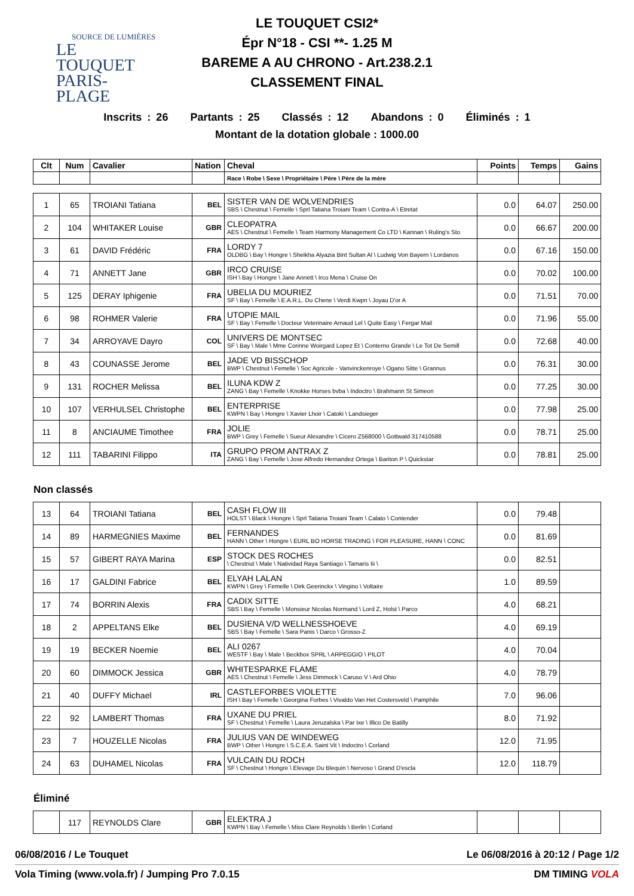SOURCE DE LUMIÈRES
LE TOUQUET
PARIS-PLAGE
LE TOUQUET CSI2*
Épr N°18 - CSI **- 1.25 M
BAREME A AU CHRONO - Art.238.2.1
CLASSEMENT FINAL
Inscrits : 26 Partants : 25 Classés : 12 Abandons : 0 Éliminés : 1
Montant de la dotation globale : 1000.00
| Clt | Num | Cavalier | Nation | Cheval | Points | Temps | Gains |
| --- | --- | --- | --- | --- | --- | --- | --- |
| | | | | Race \ Robe \ Sexe \ Propriétaire \ Père \ Père de la mère | | | |
| 1 | 65 | TROIANI Tatiana | BEL | SISTER VAN DE WOLVENDRIES SBS \ Chestnut \ Femelle \ Sprl Tatiana Troiani Team \ Contra-A \ Etretat | 0.0 | 64.07 | 250.00 |
| 2 | 104 | WHITAKER Louise | GBR | CLEOPATRA AES \ Chestnut \ Femelle \ Team Harmony Management Co LTD \ Kannan \ Ruling's Sto | 0.0 | 66.67 | 200.00 |
| 3 | 61 | DAVID Frédéric | FRA | LORDY 7 OLDBG \ Bay \ Hongre \ Sheikha Alyazia Bint Sultan Al \ Ludwig Von Bayern \ Lordanos | 0.0 | 67.16 | 150.00 |
| 4 | 71 | ANNETT Jane | GBR | IRCO CRUISE ISH \ Bay \ Hongre \ Jane Annett \ Irco Mena \ Cruise On | 0.0 | 70.02 | 100.00 |
| 5 | 125 | DERAY Iphigenie | FRA | UBELIA DU MOURIEZ SF \ Bay \ Femelle \ E.A.R.L. Du Chene \ Verdi Kwpn \ Joyau D'or A | 0.0 | 71.51 | 70.00 |
| 6 | 98 | ROHMER Valerie | FRA | UTOPIE MAIL SF \ Bay \ Femelle \ Docteur Veterinaire Arnaud Lel \ Quite Easy \ Fergar Mail | 0.0 | 71.96 | 55.00 |
| 7 | 34 | ARROYAVE Dayro | COL | UNIVERS DE MONTSEC SF \ Bay \ Male \ Mme Corinne Woirgard Lopez Et \ Conterno Grande \ Le Tot De Semill | 0.0 | 72.68 | 40.00 |
| 8 | 43 | COUNASSE Jerome | BEL | JADE VD BISSCHOP BWP \ Chestnut \ Femelle \ Soc Agricole - Vanvinckenroye \ Ogano Sitte \ Grannus | 0.0 | 76.31 | 30.00 |
| 9 | 131 | ROCHER Melissa | BEL | ILUNA KDW Z ZANG \ Bay \ Femelle \ Knokke Horses bvba \ Indoctro \ Brahmann St Simeon | 0.0 | 77.25 | 30.00 |
| 10 | 107 | VERHULSEL Christophe | BEL | ENTERPRISE KWPN \ Bay \ Hongre \ Xavier Lhoir \ Catoki \ Landsieger | 0.0 | 77.98 | 25.00 |
| 11 | 8 | ANCIAUME Timothee | FRA | JOLIE BWP \ Grey \ Femelle \ Sueur Alexandre \ Cicero Z568000 \ Gottwald 317410588 | 0.0 | 78.71 | 25.00 |
| 12 | 111 | TABARINI Filippo | ITA | GRUPO PROM ANTRAX Z ZANG \ Bay \ Femelle \ Jose Alfredo Hernandez Ortega \ Bariton P \ Quickstar | 0.0 | 78.81 | 25.00 |
Non classés
| 13 | 64 | TROIANI Tatiana | BEL | CASH FLOW III HOLST \ Black \ Hongre \ Sprl Tatiana Troiani Team \ Calato \ Contender | 0.0 | 79.48 | |
| 14 | 89 | HARMEGNIES Maxime | BEL | FERNANDES HANN \ Other \ Hongre \ EURL BO HORSE TRADING \ FOR PLEASURE, HANN \ CONC | 0.0 | 81.69 | |
| 15 | 57 | GIBERT RAYA Marina | ESP | STOCK DES ROCHES \ Chestnut \ Male \ Natividad Raya Santiago \ Tamaris Iii \ | 0.0 | 82.51 | |
| 16 | 17 | GALDINI Fabrice | BEL | ELYAH LALAN KWPN \ Grey \ Femelle \ Dirk Geerinckx \ Vingino \ Voltaire | 1.0 | 89.59 | |
| 17 | 74 | BORRIN Alexis | FRA | CADIX SITTE SBS \ Bay \ Femelle \ Monsieur Nicolas Normand \ Lord Z, Holst \ Parco | 4.0 | 68.21 | |
| 18 | 2 | APPELTANS Elke | BEL | DUSIENA V/D WELLNESSHOEVE SBS \ Bay \ Femelle \ Sara Panis \ Darco \ Grosso-Z | 4.0 | 69.19 | |
| 19 | 19 | BECKER Noemie | BEL | ALI 0267 WESTF \ Bay \ Male \ Beckbox SPRL \ ARPEGGIO \ PILOT | 4.0 | 70.04 | |
| 20 | 60 | DIMMOCK Jessica | GBR | WHITESPARKE FLAME AES \ Chestnut \ Femelle \ Jess Dimmock \ Caruso V \ Ard Ohio | 4.0 | 78.79 | |
| 21 | 40 | DUFFY Michael | IRL | CASTLEFORBES VIOLETTE ISH \ Bay \ Femelle \ Georgina Forbes \ Vivaldo Van Het Costersveld \ Pamphile | 7.0 | 96.06 | |
| 22 | 92 | LAMBERT Thomas | FRA | UXANE DU PRIEL SF \ Chestnut \ Femelle \ Laura Jeruzalska \ Par Ixe \ Illico De Batilly | 8.0 | 71.92 | |
| 23 | 7 | HOUZELLE Nicolas | FRA | JULIUS VAN DE WINDEWEG BWP \ Other \ Hongre \ S.C.E.A. Saint Vit \ Indoctro \ Corland | 12.0 | 71.95 | |
| 24 | 63 | DUHAMEL Nicolas | FRA | VULCAIN DU ROCH SF \ Chestnut \ Hongre \ Elevage Du Blequin \ Nervoso \ Grand D'escla | 12.0 | 118.79 | |
Éliminé
| | 117 | REYNOLDS Clare | GBR | ELEKTRA J KWPN \ Bay \ Femelle \ Miss Clare Reynolds \ Berlin \ Corland | | | |
06/08/2016 / Le Touquet Le 06/08/2016 à 20:12 / Page 1/2
Vola Timing (www.vola.fr) / Jumping Pro 7.0.15 DM TIMING VOLA